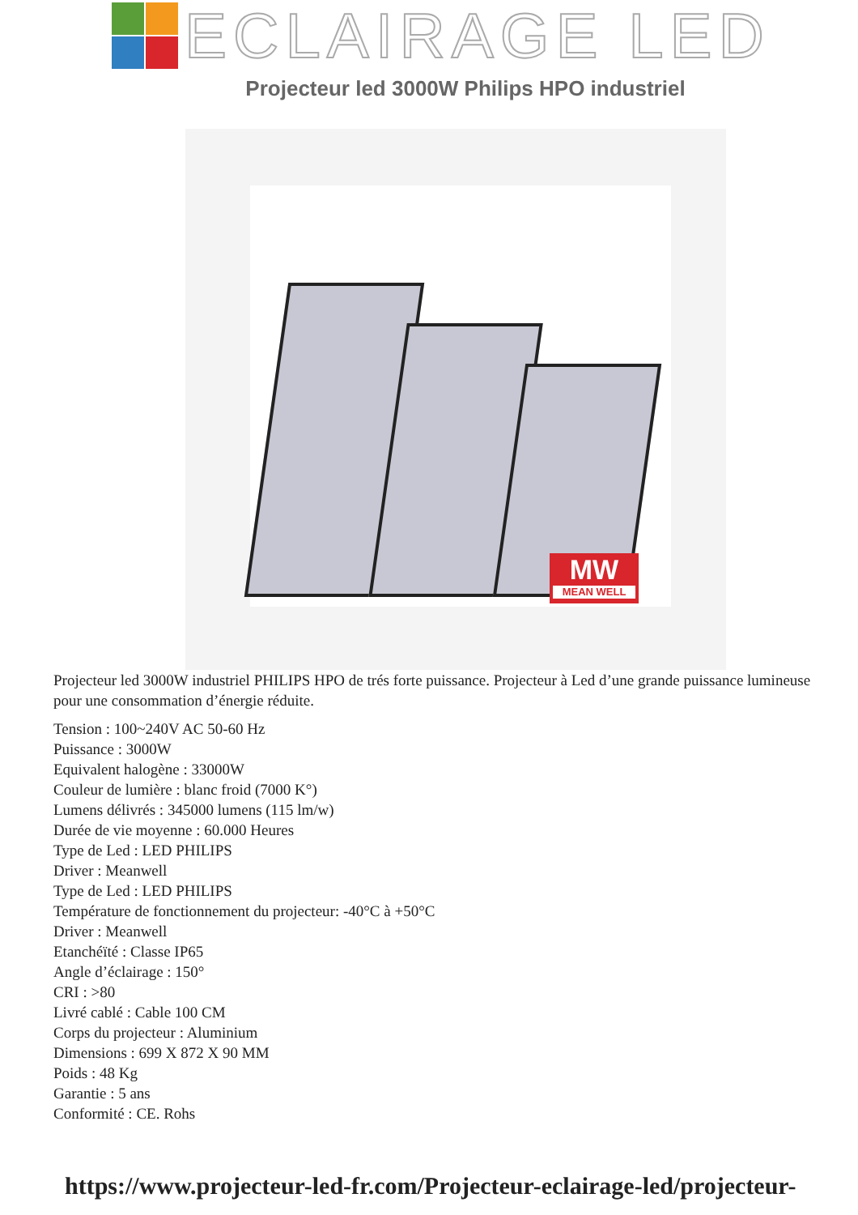ECLAIRAGE LED
Projecteur led 3000W Philips HPO industriel
MW
MEAN WELL
Projecteur led 3000W industriel PHILIPS HPO de trés forte puissance. Projecteur à Led d’une grande puissance lumineuse pour une consommation d’énergie réduite.
Tension : 100~240V AC 50-60 Hz
Puissance : 3000W
Equivalent halogène : 33000W
Couleur de lumière : blanc froid (7000 K°)
Lumens délivrés : 345000 lumens (115 lm/w)
Durée de vie moyenne : 60.000 Heures
Type de Led : LED PHILIPS
Driver : Meanwell
Type de Led : LED PHILIPS
Température de fonctionnement du projecteur: -40°C à +50°C
Driver : Meanwell
Etanchéïté : Classe IP65
Angle d’éclairage : 150°
CRI : >80
Livré cablé : Cable 100 CM
Corps du projecteur : Aluminium
Dimensions : 699 X 872 X 90 MM
Poids : 48 Kg
Garantie : 5 ans
Conformité : CE. Rohs
https://www.projecteur-led-fr.com/Projecteur-eclairage-led/projecteur-